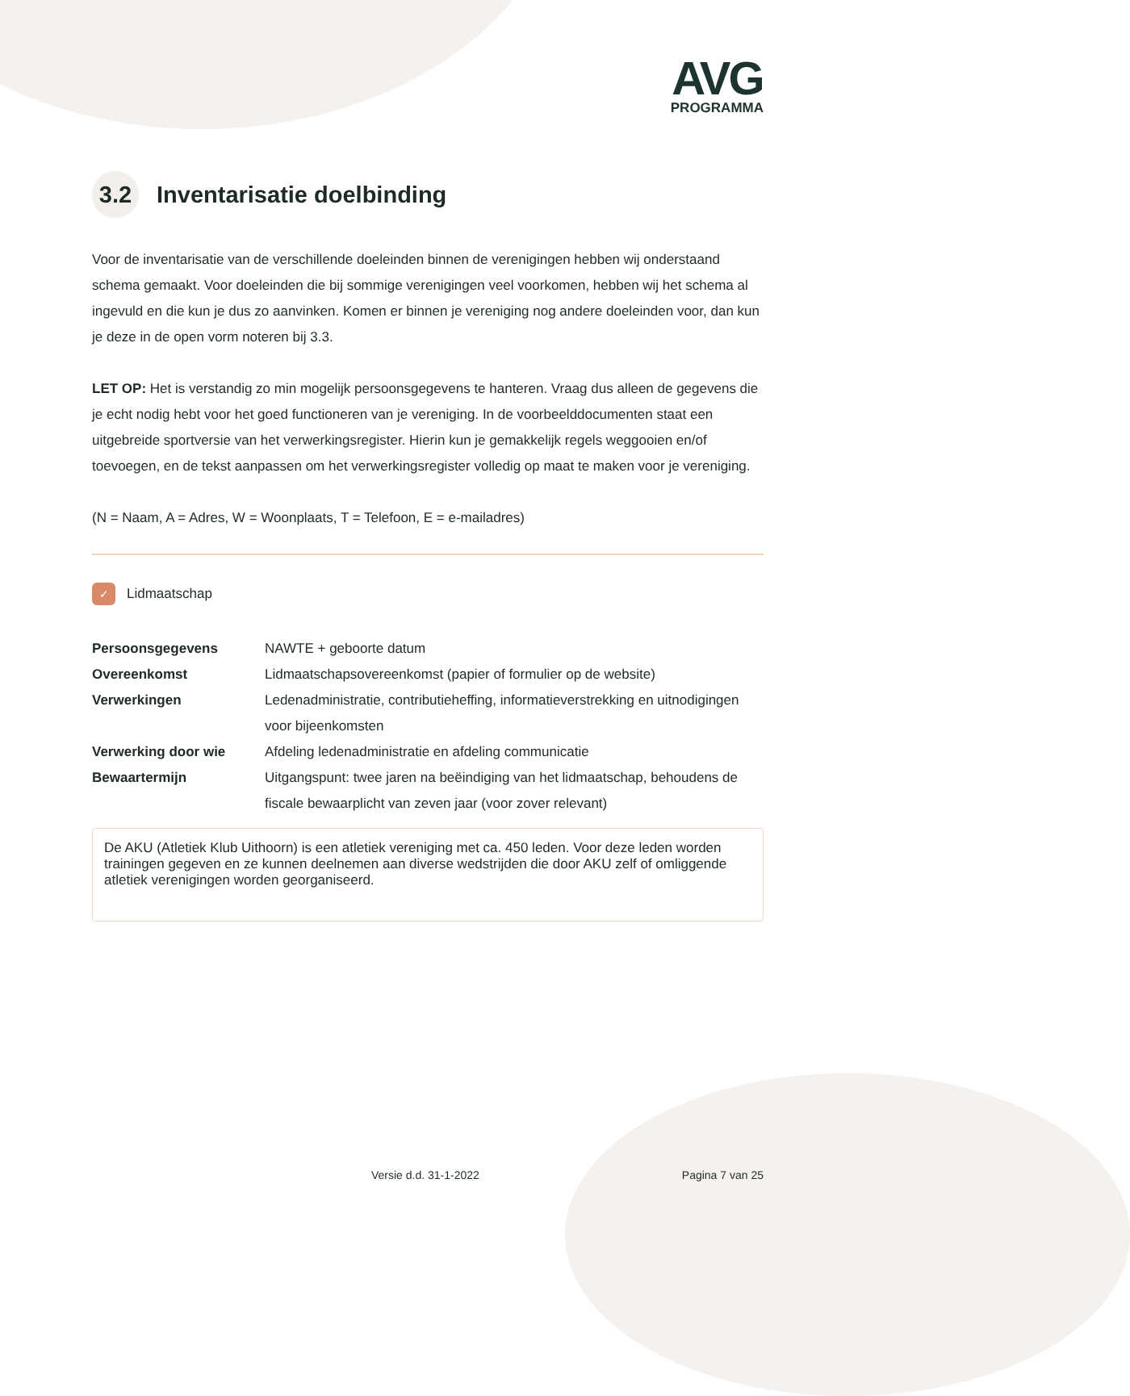AVG
PROGRAMMA
3.2 Inventarisatie doelbinding
Voor de inventarisatie van de verschillende doeleinden binnen de verenigingen hebben wij onderstaand schema gemaakt. Voor doeleinden die bij sommige verenigingen veel voorkomen, hebben wij het schema al ingevuld en die kun je dus zo aanvinken. Komen er binnen je vereniging nog andere doeleinden voor, dan kun je deze in de open vorm noteren bij 3.3.
LET OP: Het is verstandig zo min mogelijk persoonsgegevens te hanteren. Vraag dus alleen de gegevens die je echt nodig hebt voor het goed functioneren van je vereniging. In de voorbeelddocumenten staat een uitgebreide sportversie van het verwerkingsregister. Hierin kun je gemakkelijk regels weggooien en/of toevoegen, en de tekst aanpassen om het verwerkingsregister volledig op maat te maken voor je vereniging.
(N = Naam, A = Adres, W = Woonplaats, T = Telefoon, E = e-mailadres)
✓ Lidmaatschap
| Persoonsgegevens | NAWTE + geboorte datum |
| Overeenkomst | Lidmaatschapsovereenkomst (papier of formulier op de website) |
| Verwerkingen | Ledenadministratie, contributieheffing, informatieverstrekking en uitnodigingen voor bijeenkomsten |
| Verwerking door wie | Afdeling ledenadministratie en afdeling communicatie |
| Bewaartermijn | Uitgangspunt: twee jaren na beëindiging van het lidmaatschap, behoudens de fiscale bewaarplicht van zeven jaar (voor zover relevant) |
De AKU (Atletiek Klub Uithoorn) is een atletiek vereniging met ca. 450 leden. Voor deze leden worden trainingen gegeven en ze kunnen deelnemen aan diverse wedstrijden die door AKU zelf of omliggende atletiek verenigingen worden georganiseerd.
Versie d.d. 31-1-2022 Pagina 7 van 25